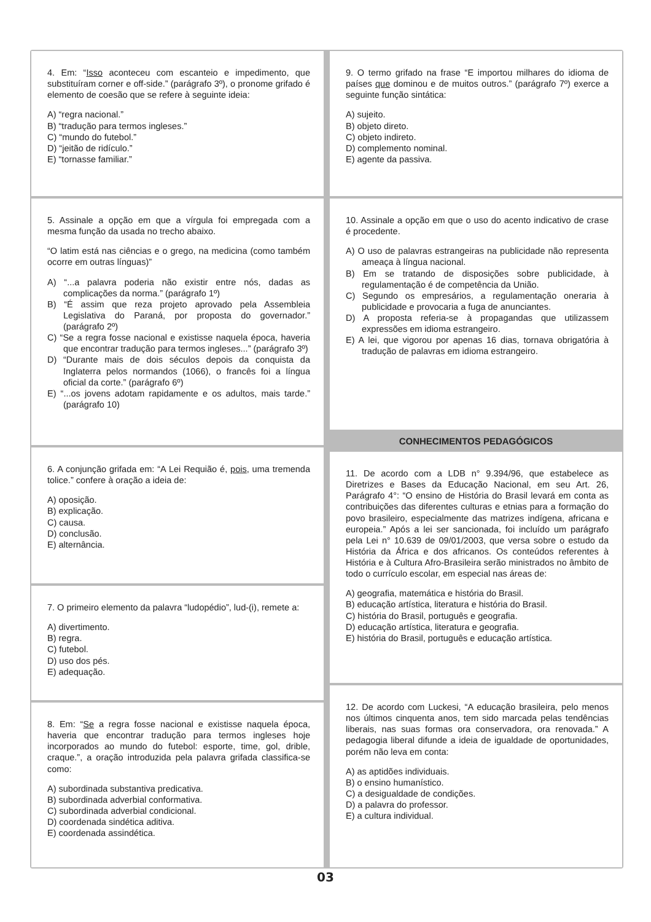4. Em: “Isso aconteceu com escanteio e impedimento, que substituíram corner e off-side.” (parágrafo 3º), o pronome grifado é elemento de coesão que se refere à seguinte ideia:
A) “regra nacional.”
B) “tradução para termos ingleses.”
C) “mundo do futebol.”
D) “jeitão de ridículo.”
E) “tornasse familiar.”
5. Assinale a opção em que a vírgula foi empregada com a mesma função da usada no trecho abaixo.
“O latim está nas ciências e o grego, na medicina (como também ocorre em outras línguas)”
A) “...a palavra poderia não existir entre nós, dadas as complicações da norma.” (parágrafo 1º)
B) “É assim que reza projeto aprovado pela Assembleia Legislativa do Paraná, por proposta do governador.” (parágrafo 2º)
C) “Se a regra fosse nacional e existisse naquela época, haveria que encontrar tradução para termos ingleses...” (parágrafo 3º)
D) “Durante mais de dois séculos depois da conquista da Inglaterra pelos normandos (1066), o francês foi a língua oficial da corte.” (parágrafo 6º)
E) “...os jovens adotam rapidamente e os adultos, mais tarde.” (parágrafo 10)
6. A conjunção grifada em: “A Lei Requião é, pois, uma tremenda tolice.” confere à oração a ideia de:
A) oposição.
B) explicação.
C) causa.
D) conclusão.
E) alternância.
7. O primeiro elemento da palavra “ludopédio”, lud-(i), remete a:
A) divertimento.
B) regra.
C) futebol.
D) uso dos pés.
E) adequação.
8. Em: “Se a regra fosse nacional e existisse naquela época, haveria que encontrar tradução para termos ingleses hoje incorporados ao mundo do futebol: esporte, time, gol, drible, craque.”, a oração introduzida pela palavra grifada classifica-se como:
A) subordinada substantiva predicativa.
B) subordinada adverbial conformativa.
C) subordinada adverbial condicional.
D) coordenada sindética aditiva.
E) coordenada assindética.
9. O termo grifado na frase “E importou milhares do idioma de países que dominou e de muitos outros.” (parágrafo 7º) exerce a seguinte função sintática:
A) sujeito.
B) objeto direto.
C) objeto indireto.
D) complemento nominal.
E) agente da passiva.
10. Assinale a opção em que o uso do acento indicativo de crase é procedente.
A) O uso de palavras estrangeiras na publicidade não representa ameaça à língua nacional.
B) Em se tratando de disposições sobre publicidade, à regulamentação é de competência da União.
C) Segundo os empresários, a regulamentação oneraria à publicidade e provocaria a fuga de anunciantes.
D) A proposta referia-se à propagandas que utilizassem expressões em idioma estrangeiro.
E) A lei, que vigorou por apenas 16 dias, tornava obrigatória à tradução de palavras em idioma estrangeiro.
CONHECIMENTOS PEDAGÓGICOS
11. De acordo com a LDB n° 9.394/96, que estabelece as Diretrizes e Bases da Educação Nacional, em seu Art. 26, Parágrafo 4°: “O ensino de História do Brasil levará em conta as contribuições das diferentes culturas e etnias para a formação do povo brasileiro, especialmente das matrizes indígena, africana e europeia.” Após a lei ser sancionada, foi incluído um parágrafo pela Lei n° 10.639 de 09/01/2003, que versa sobre o estudo da História da África e dos africanos. Os conteúdos referentes à História e à Cultura Afro-Brasileira serão ministrados no âmbito de todo o currículo escolar, em especial nas áreas de:
A) geografia, matemática e história do Brasil.
B) educação artística, literatura e história do Brasil.
C) história do Brasil, português e geografia.
D) educação artística, literatura e geografia.
E) história do Brasil, português e educação artística.
12. De acordo com Luckesi, “A educação brasileira, pelo menos nos últimos cinquenta anos, tem sido marcada pelas tendências liberais, nas suas formas ora conservadora, ora renovada.” A pedagogia liberal difunde a ideia de igualdade de oportunidades, porém não leva em conta:
A) as aptidões individuais.
B) o ensino humanístico.
C) a desigualdade de condições.
D) a palavra do professor.
E) a cultura individual.
03